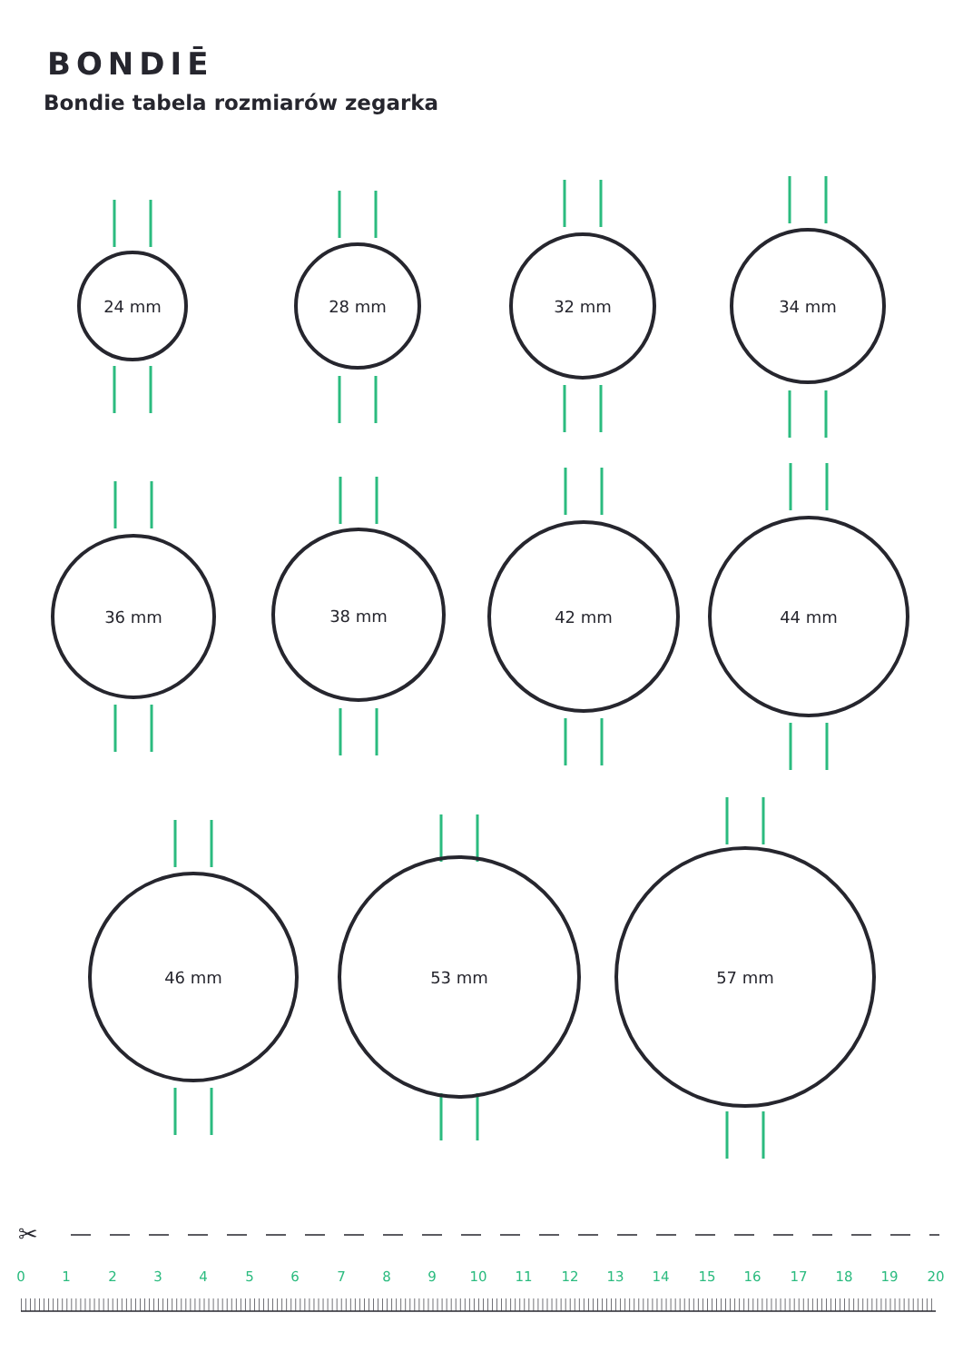BONDIĒ
Bondie tabela rozmiarów zegarka
24 mm
28 mm
32 mm
34 mm
36 mm
38 mm
42 mm
44 mm
46 mm
53 mm
57 mm
✂
0
1
2
3
4
5
6
7
8
9
10
11
12
13
14
15
16
17
18
19
20